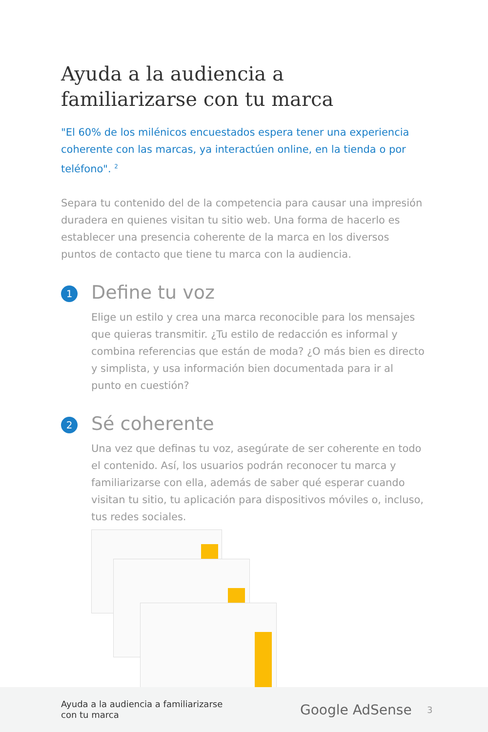Ayuda a la audiencia a familiarizarse con tu marca
"El 60% de los milénicos encuestados espera tener una experiencia coherente con las marcas, ya interactúen online, en la tienda o por teléfono". <sup>2</sup>
Separa tu contenido del de la competencia para causar una impresión duradera en quienes visitan tu sitio web. Una forma de hacerlo es establecer una presencia coherente de la marca en los diversos puntos de contacto que tiene tu marca con la audiencia.
1
Define tu voz
Elige un estilo y crea una marca reconocible para los mensajes que quieras transmitir. ¿Tu estilo de redacción es informal y combina referencias que están de moda? ¿O más bien es directo y simplista, y usa información bien documentada para ir al punto en cuestión?
2
Sé coherente
Una vez que definas tu voz, asegúrate de ser coherente en todo el contenido. Así, los usuarios podrán reconocer tu marca y familiarizarse con ella, además de saber qué esperar cuando visitan tu sitio, tu aplicación para dispositivos móviles o, incluso, tus redes sociales.
Ayuda a la audiencia a familiarizarse
con tu marca
Google AdSense
3